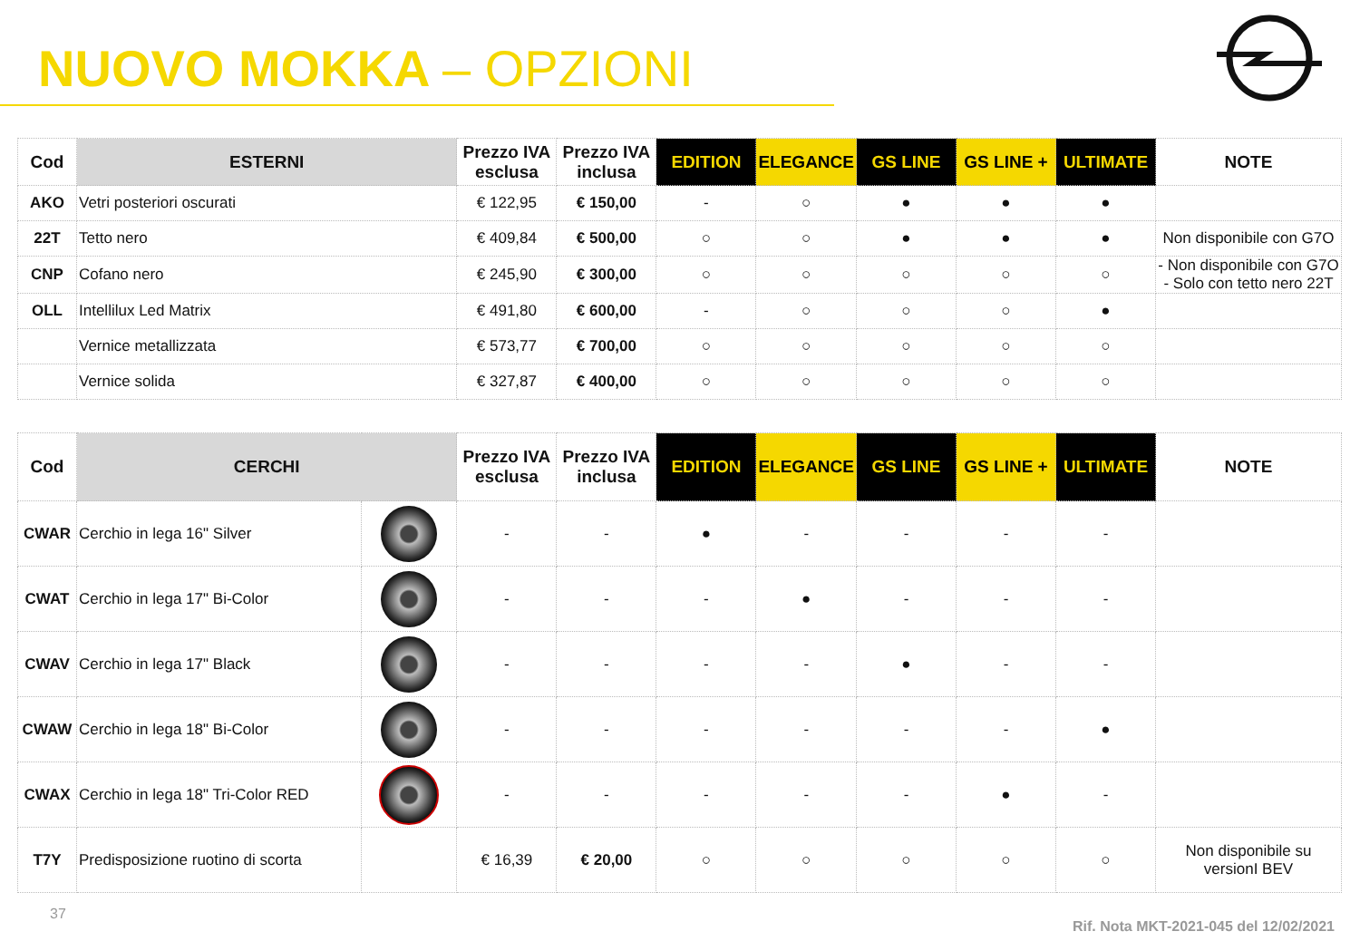NUOVO MOKKA – OPZIONI
| Cod | ESTERNI | Prezzo IVA esclusa | Prezzo IVA inclusa | EDITION | ELEGANCE | GS LINE | GS LINE + | ULTIMATE | NOTE |
| --- | --- | --- | --- | --- | --- | --- | --- | --- | --- |
| AKO | Vetri posteriori oscurati | € 122,95 | € 150,00 | - | ○ | ● | ● | ● | |
| 22T | Tetto nero | € 409,84 | € 500,00 | ○ | ○ | ● | ● | ● | Non disponibile con G7O |
| CNP | Cofano nero | € 245,90 | € 300,00 | ○ | ○ | ○ | ○ | ○ | - Non disponibile con G7O - Solo con tetto nero 22T |
| OLL | Intellilux Led Matrix | € 491,80 | € 600,00 | - | ○ | ○ | ○ | ● | |
| | Vernice metallizzata | € 573,77 | € 700,00 | ○ | ○ | ○ | ○ | ○ | |
| | Vernice solida | € 327,87 | € 400,00 | ○ | ○ | ○ | ○ | ○ | |
| Cod | CERCHI | | Prezzo IVA esclusa | Prezzo IVA inclusa | EDITION | ELEGANCE | GS LINE | GS LINE + | ULTIMATE | NOTE |
| --- | --- | --- | --- | --- | --- | --- | --- | --- | --- | --- |
| CWAR | Cerchio in lega 16" Silver | | - | - | ● | - | - | - | - | |
| CWAT | Cerchio in lega 17" Bi-Color | | - | - | - | ● | - | - | - | |
| CWAV | Cerchio in lega 17" Black | | - | - | - | - | ● | - | - | |
| CWAW | Cerchio in lega 18" Bi-Color | | - | - | - | - | - | - | ● | |
| CWAX | Cerchio in lega 18" Tri-Color RED | | - | - | - | - | - | ● | - | |
| T7Y | Predisposizione ruotino di scorta | | € 16,39 | € 20,00 | ○ | ○ | ○ | ○ | ○ | Non disponibile su versionI BEV |
37 Rif. Nota MKT-2021-045 del 12/02/2021